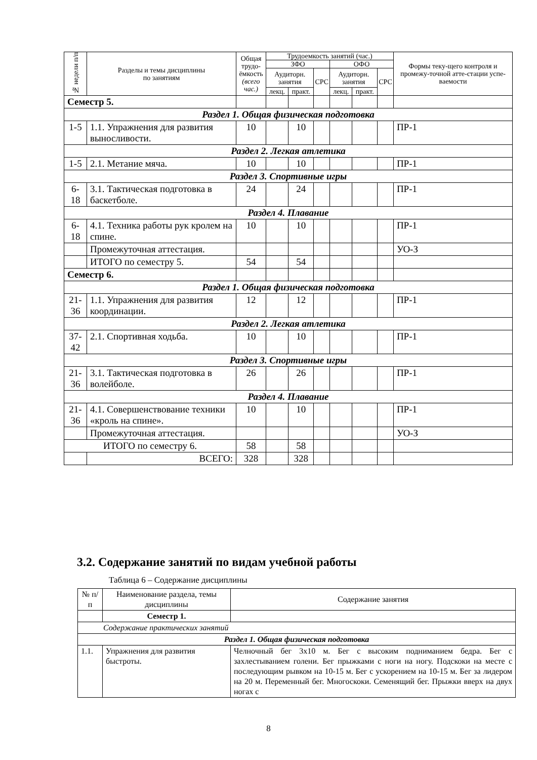| № недели п/п | Разделы и темы дисциплины по занятиям | Общая трудо-ёмкость (всего час.) | Трудоемкость занятий (час.) | | | | | | Формы теку-щего контроля и промежу-точной атте-стации успе-ваемости |
| --- | --- | --- | --- | --- | --- | --- | --- | --- | --- |
| | | | ЗФО | | | ОФО | | | |
| | | | Аудиторн. занятия | | СРС | Аудиторн. занятия | | СРС | |
| | | | лекц. | практ. | | лекц. | практ. | | |
| Семестр 5. | | | | | | | | | |
| Раздел 1. Общая физическая подготовка | | | | | | | | | |
| 1-5 | 1.1. Упражнения для развития выносливости. | 10 | | 10 | | | | | ПР-1 |
| Раздел 2. Легкая атлетика | | | | | | | | | |
| 1-5 | 2.1. Метание мяча. | 10 | | 10 | | | | | ПР-1 |
| Раздел 3. Спортивные игры | | | | | | | | | |
| 6-18 | 3.1. Тактическая подготовка в баскетболе. | 24 | | 24 | | | | | ПР-1 |
| Раздел 4. Плавание | | | | | | | | | |
| 6-18 | 4.1. Техника работы рук кролем на спине. | 10 | | 10 | | | | | ПР-1 |
| | Промежуточная аттестация. | | | | | | | | УО-З |
| | ИТОГО по семестру 5. | 54 | | 54 | | | | | |
| Семестр 6. | | | | | | | | | |
| Раздел 1. Общая физическая подготовка | | | | | | | | | |
| 21-36 | 1.1. Упражнения для развития координации. | 12 | | 12 | | | | | ПР-1 |
| Раздел 2. Легкая атлетика | | | | | | | | | |
| 37-42 | 2.1. Спортивная ходьба. | 10 | | 10 | | | | | ПР-1 |
| Раздел 3. Спортивные игры | | | | | | | | | |
| 21-36 | 3.1. Тактическая подготовка в волейболе. | 26 | | 26 | | | | | ПР-1 |
| Раздел 4. Плавание | | | | | | | | | |
| 21-36 | 4.1. Совершенствование техники «кроль на спине». | 10 | | 10 | | | | | ПР-1 |
| | Промежуточная аттестация. | | | | | | | | УО-З |
| ИТОГО по семестру 6. | | 58 | | 58 | | | | | |
| | ВСЕГО: | 328 | | 328 | | | | | |
3.2. Содержание занятий по видам учебной работы
Таблица 6 – Содержание дисциплины
| № п/п | Наименование раздела, темы дисциплины | Содержание занятия |
| | Семестр 1. | |
| Содержание практических занятий | | |
| Раздел 1. Общая физическая подготовка | | |
| 1.1. | Упражнения для развития быстроты. | Челночный бег 3х10 м. Бег с высоким подниманием бедра. Бег с захлестыванием голени. Бег прыжками с ноги на ногу. Подскоки на месте с последующим рывком на 10-15 м. Бег с ускорением на 10-15 м. Бег за лидером на 20 м. Переменный бег. Многоскоки. Семенящий бег. Прыжки вверх на двух ногах с |
8